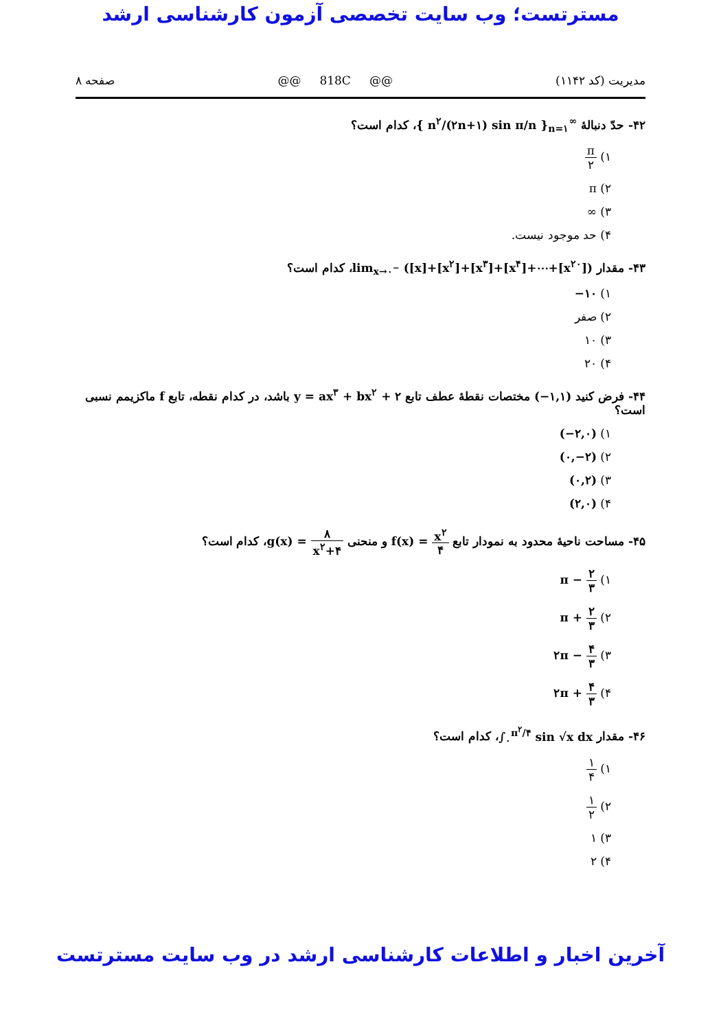مسترتست؛ وب سایت تخصصی آزمون کارشناسی ارشد
مدیریت (کد ۱۱۴۲) @@ 818C @@ صفحه ۸
۴۲- حدّ دنبالهٔ { n<sup>۲</sup>/(۲n+۱) sin π/n }<sub>n=۱</sub><sup>∞</sup>، کدام است؟
۱) π ۲
۲) π
۳) ∞
۴) حد موجود نیست.
۴۳- مقدار lim<sub>x→۰<sup>−</sup></sub> ([x]+[x<sup>۲</sup>]+[x<sup>۳</sup>]+[x<sup>۴</sup>]+⋯+[x<sup>۲۰</sup>])، کدام است؟
۱) −۱۰
۲) صفر
۳) ۱۰
۴) ۲۰
۴۴- فرض کنید (−۱,۱) مختصات نقطهٔ عطف تابع y = ax<sup>۳</sup> + bx<sup>۲</sup> + ۲ باشد، در کدام نقطه، تابع f ماکزیمم نسبی است؟
۱) (−۲,۰)
۲) (۰,−۲)
۳) (۰,۲)
۴) (۲,۰)
۴۵- مساحت ناحیهٔ محدود به نمودار تابع f(x) = x<sup>۲</sup> ۴ و منحنی g(x) = ۸ x<sup>۲</sup>+۴، کدام است؟
۱) π − ۲ ۳
۲) π + ۲ ۳
۳) ۲π − ۴ ۳
۴) ۲π + ۴ ۳
۴۶- مقدار ∫<sub>۰</sub><sup>π<sup>۲</sup>/۴</sup> sin √x dx، کدام است؟
۱) ۱ ۴
۲) ۱ ۲
۳) ۱
۴) ۲
آخرین اخبار و اطلاعات کارشناسی ارشد در وب سایت مسترتست